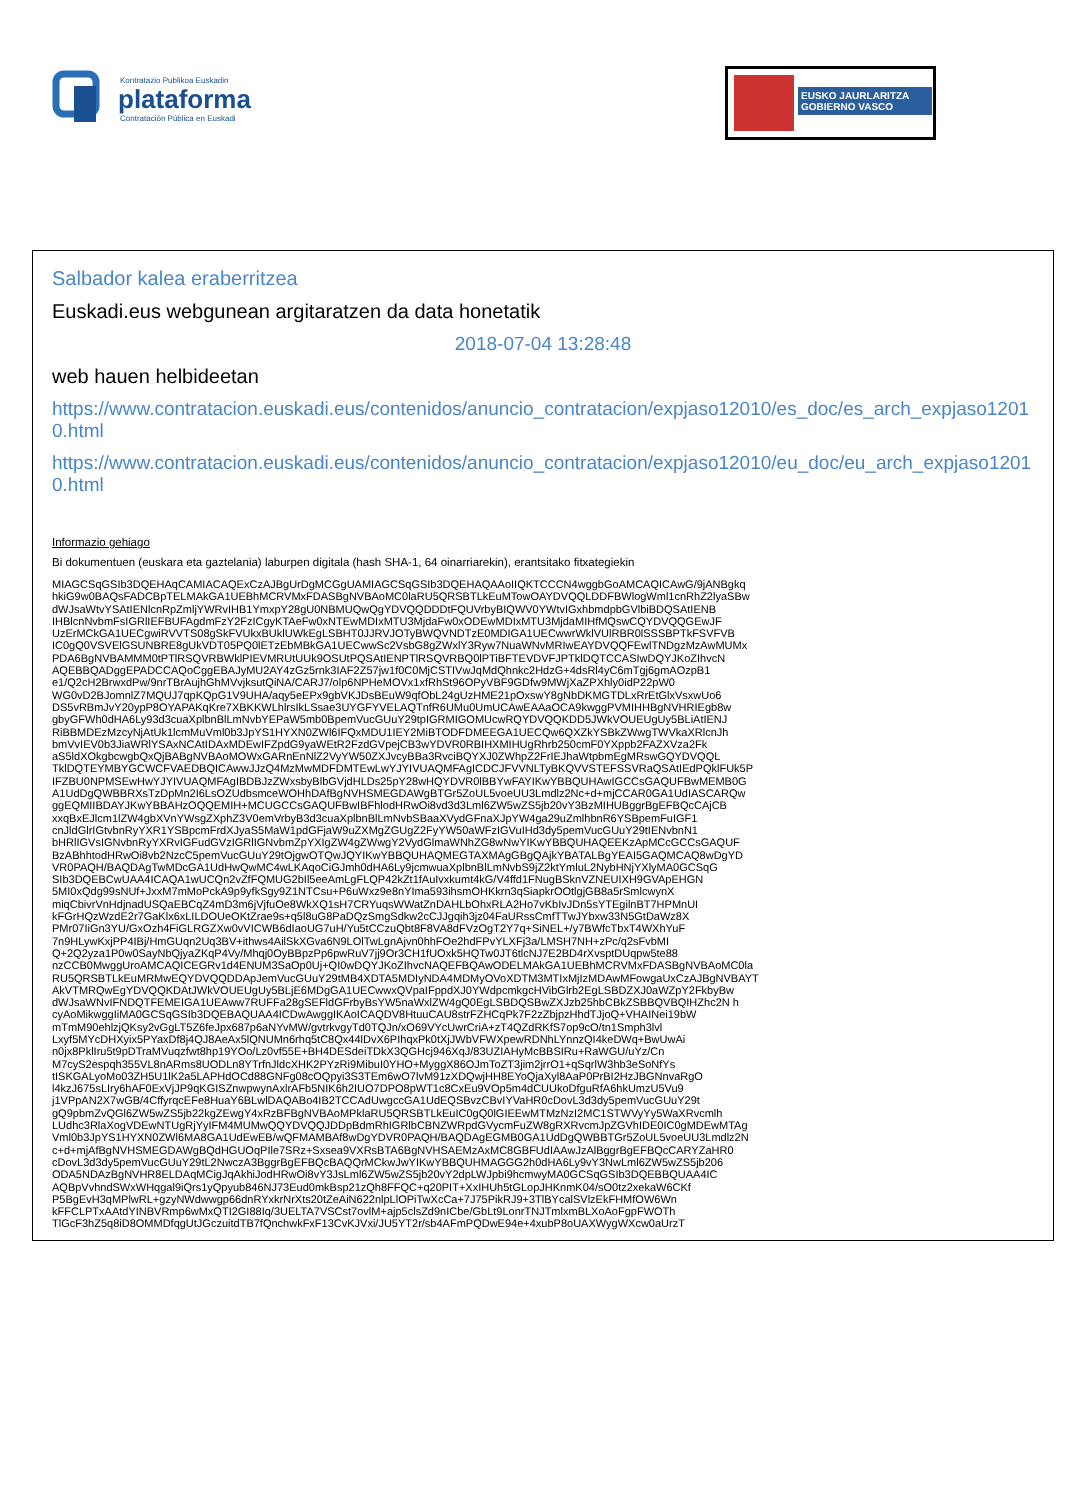Kontratazio Publikoa Euskadin
plataforma
Contratación Pública en Euskadi
EUSKO JAURLARITZA
GOBIERNO VASCO
Salbador kalea eraberritzea
Euskadi.eus webgunean argitaratzen da data honetatik
2018-07-04 13:28:48
web hauen helbideetan
https://www.contratacion.euskadi.eus/contenidos/anuncio_contratacion/expjaso12010/es_doc/es_arch_expjaso12010.html
https://www.contratacion.euskadi.eus/contenidos/anuncio_contratacion/expjaso12010/eu_doc/eu_arch_expjaso12010.html
Informazio gehiago
Bi dokumentuen (euskara eta gaztelania) laburpen digitala (hash SHA-1, 64 oinarriarekin), erantsitako fitxategiekin
MIAGCSqGSIb3DQEHAqCAMIACAQExCzAJBgUrDgMCGgUAMIAGCSqGSIb3DQEHAQAAoIIQKTCCCN4wggbGoAMCAQICAwG/9jANBgkq
hkiG9w0BAQsFADCBpTELMAkGA1UEBhMCRVMxFDASBgNVBAoMC0laRU5QRSBTLkEuMTowOAYDVQQLDDFBWlogWml1cnRhZ2lyaSBw
dWJsaWtvYSAtIENlcnRpZmljYWRvIHB1YmxpY28gU0NBMUQwQgYDVQQDDDtFQUVrbyBIQWV0YWtvIGxhbmdpbGVlbiBDQSAtIENB
IHBlcnNvbmFsIGRlIEFBUFAgdmFzY2FzICgyKTAeFw0xNTEwMDIxMTU3MjdaFw0xODEwMDIxMTU3MjdaMIHfMQswCQYDVQQGEwJF
UzErMCkGA1UECgwiRVVTS08gSkFVUkxBUklUWkEgLSBHT0JJRVJOTyBWQVNDTzE0MDIGA1UECwwrWklVUlRBR0lSSSBPTkFSVFVB
IC0gQ0VSVElGSUNBRE8gUkVDT05PQ0lETzEbMBkGA1UECwwSc2VsbG8gZWxlY3Ryw7NuaWNvMRIwEAYDVQQFEwlTNDgzMzAwMUMx
PDA6BgNVBAMMM0tPTlRSQVRBWklPIEVMRUtUUk9OSUtPQSAtIENPTlRSQVRBQ0lPTiBFTEVDVFJPTklDQTCCASIwDQYJKoZIhvcN
AQEBBQADggEPADCCAQoCggEBAJyMU2AY4zGz5rnk3IAF2Z57jw1f0C0MjCSTIVwJqMdQhnkc2HdzG+4dsRl4yC6mTgj6gmAOzpB1
e1/Q2cH2BrwxdPw/9nrTBrAujhGhMVvjksutQiNA/CARJ7/olp6NPHeMOVx1xfRhSt96OPyVBF9GDfw9MWjXaZPXhly0idP22pW0
WG0vD2BJomnlZ7MQUJ7qpKQpG1V9UHA/aqy5eEPx9gbVKJDsBEuW9qfObL24gUzHME21pOxswY8gNbDKMGTDLxRrEtGlxVsxwUo6
DS5vRBmJvY20ypP8OYAPAKqKre7XBKKWLhlrsIkLSsae3UYGFYVELAQTnfR6UMu0UmUCAwEAAaOCA9kwggPVMIHHBgNVHRIEgb8w
gbyGFWh0dHA6Ly93d3cuaXplbnBlLmNvbYEPaW5mb0BpemVucGUuY29tpIGRMIGOMUcwRQYDVQQKDD5JWkVOUEUgUy5BLiAtIENJ
RiBBMDEzMzcyNjAtUk1lcmMuVml0b3JpYS1HYXN0ZWl6IFQxMDU1IEY2MiBTODFDMEEGA1UECQw6QXZkYSBkZWwgTWVkaXRlcnJh
bmVvIEV0b3JiaWRlYSAxNCAtIDAxMDEwIFZpdG9yaWEtR2FzdGVpejCB3wYDVR0RBIHXMIHUgRhrb250cmF0YXppb2FAZXVza2Fk
aS5ldXOkgbcwgbQxQjBABgNVBAoMOWxGARnEnNlZ2VyYW50ZXJvcyBBa3RvciBQYXJ0ZWhpZ2FrIEJhaWtpbmEgMRswGQYDVQQL
TklDQTEYMBYGCWCFVAEDBQICAwwJJzQ4MzMwMDFDMTEwLwYJYIVUAQMFAgICDCJFVVNLTyBKQVVSTEFSSVRaQSAtIEdPQklFUk5P
IFZBU0NPMSEwHwYJYIVUAQMFAgIBDBJzZWxsbyBlbGVjdHLDs25pY28wHQYDVR0lBBYwFAYIKwYBBQUHAwIGCCsGAQUFBwMEMB0G
A1UdDgQWBBRXsTzDpMn2I6LsOZUdbsmceWOHhDAfBgNVHSMEGDAWgBTGr5ZoUL5voeUU3Lmdlz2Nc+d+mjCCAR0GA1UdIASCARQw
ggEQMIIBDAYJKwYBBAHzOQQEMIH+MCUGCCsGAQUFBwIBFhlodHRwOi8vd3d3Lml6ZW5wZS5jb20vY3BzMIHUBggrBgEFBQcCAjCB
xxqBxEJlcm1lZW4gbXVnYWsgZXphZ3V0emVrbyB3d3cuaXplbnBlLmNvbSBaaXVydGFnaXJpYW4ga29uZmlhbnR6YSBpemFuIGF1
cnJldGlrIGtvbnRyYXR1YSBpcmFrdXJyaS5MaW1pdGFjaW9uZXMgZGUgZ2FyYW50aWFzIGVuIHd3dy5pemVucGUuY29tIENvbnN1
bHRlIGVsIGNvbnRyYXRvIGFudGVzIGRlIGNvbmZpYXIgZW4gZWwgY2VydGlmaWNhZG8wNwYIKwYBBQUHAQEEKzApMCcGCCsGAQUF
BzABhhtodHRwOi8vb2NzcC5pemVucGUuY29tOjgwOTQwJQYIKwYBBQUHAQMEGTAXMAgGBgQAjkYBATALBgYEAI5GAQMCAQ8wDgYD
VR0PAQH/BAQDAgTwMDcGA1UdHwQwMC4wLKAqoCiGJmh0dHA6Ly9jcmwuaXplbnBlLmNvbS9jZ2ktYmluL2NybHNjYXlyMA0GCSqG
SIb3DQEBCwUAA4ICAQA1wUCQn2vZfFQMUG2bIl5eeAmLgFLQP42kZt1fAuIvxkumt4kG/V4ffd1FNugBSknVZNEUIXH9GVApEHGN
5MI0xQdg99sNUf+JxxM7mMoPckA9p9yfkSgy9Z1NTCsu+P6uWxz9e8nYIma593ihsmOHKkrn3qSiapkrOOtlgjGB8a5rSmlcwynX
miqCbivrVnHdjnadUSQaEBCqZ4mD3m6jVjfuOe8WkXQ1sH7CRYuqsWWatZnDAHLbOhxRLA2Ho7vKbIvJDn5sYTEgilnBT7HPMnUI
kFGrHQzWzdE2r7GaKlx6xLILDOUeOKtZrae9s+q5l8uG8PaDQzSmgSdkw2cCJJgqih3jz04FaURssCmfTTwJYbxw33N5GtDaWz8X
PMr07IiGn3YU/GxOzh4FiGLRGZXw0vVICWB6dIaoUG7uH/Yu5tCCzuQbt8F8VA8dFVzOgT2Y7q+SiNEL+/y7BWfcTbxT4WXhYuF
7n9HLywKxjPP4IBj/HmGUqn2Uq3BV+ithws4AilSkXGva6N9LOlTwLgnAjvn0hhFOe2hdFPvYLXFj3a/LMSH7NH+zPc/q2sFvbMI
Q+2Q2yza1P0w0SayNbQjyaZKqP4Vy/Mhqj0OyBBpzPp6pwRuV7jj9Or3CH1fUOxk5HQTw0JT6tlcNJ7E2BD4rXvsptDUqpw5te88
nzCCB0MwggUroAMCAQICEGRv1d4ENUM3SaOp0Uj+QI0wDQYJKoZIhvcNAQEFBQAwODELMAkGA1UEBhMCRVMxFDASBgNVBAoMC0la
RU5QRSBTLkEuMRMwEQYDVQQDDApJemVucGUuY29tMB4XDTA5MDIyNDA4MDMyOVoXDTM3MTIxMjIzMDAwMFowgaUxCzAJBgNVBAYT
AkVTMRQwEgYDVQQKDAtJWkVOUEUgUy5BLjE6MDgGA1UECwwxQVpaIFppdXJ0YWdpcmkgcHVibGlrb2EgLSBDZXJ0aWZpY2FkbyBw
dWJsaWNvIFNDQTFEMEIGA1UEAww7RUFFa28gSEFldGFrbyBsYW5naWxlZW4gQ0EgLSBDQSBwZXJzb25hbCBkZSBBQVBQIHZhc2N h
cyAoMikwggIiMA0GCSqGSIb3DQEBAQUAA4ICDwAwggIKAoICAQDV8HtuuCAU8strFZHCqPk7F2zZbjpzHhdTJjoQ+VHAINei19bW
mTmM90ehlzjQKsy2vGgLT5Z6feJpx687p6aNYvMW/gvtrkvgyTd0TQJn/xO69VYcUwrCriA+zT4QZdRKfS7op9cO/tn1Smph3lvl
Lxyf5MYcDHXyix5PYaxDf8j4QJ8AeAx5lQNUMn6rhq5tC8Qx44lDvX6PIhqxPk0tXjJWbVFWXpewRDNhLYnnzQI4keDWq+BwUwAi
n0jx8PklIru5t9pDTraMVuqzfwt8hp19YOo/Lz0vf55E+BH4DESdeiTDkX3QGHcj946XqJ/83UZIAHyMcBBSIRu+RaWGU/uYz/Cn
M7cyS2espqh355VL8nARms8UODLn8YTrfnJldcXHK2PYzRi9MibuI0YHO+MyggX86OJmToZT3jim2jrrO1+qSqrlW3hb3eSoNfYs
tISKGALyoMo03ZH5U1lK2a5LAPHdOCd88GNFg08cOQpyi3S3TEm6wO7lvM91zXDQwjHH8EYoQjaXyl8AaP0PrBI2HzJBGNnvaRgO
l4kzJ675sLIry6hAF0ExVjJP9qKGISZnwpwynAxlrAFb5NIK6h2IUO7DPO8pWT1c8CxEu9VOp5m4dCUUkoDfguRfA6hkUmzU5Vu9
j1VPpAN2X7wGB/4CffyrqcEFe8HuaY6BLwlDAQABo4IB2TCCAdUwgccGA1UdEQSBvzCBvIYVaHR0cDovL3d3dy5pemVucGUuY29t
gQ9pbmZvQGl6ZW5wZS5jb22kgZEwgY4xRzBFBgNVBAoMPklaRU5QRSBTLkEuIC0gQ0lGIEEwMTMzNzI2MC1STWVyYy5WaXRvcmlh
LUdhc3RlaXogVDEwNTUgRjYyIFM4MUMwQQYDVQQJDDpBdmRhIGRlbCBNZWRpdGVycmFuZW8gRXRvcmJpZGVhIDE0IC0gMDEwMTAg
Vml0b3JpYS1HYXN0ZWl6MA8GA1UdEwEB/wQFMAMBAf8wDgYDVR0PAQH/BAQDAgEGMB0GA1UdDgQWBBTGr5ZoUL5voeUU3Lmdlz2N
c+d+mjAfBgNVHSMEGDAWgBQdHGUOqPIle7SRz+Sxsea9VXRsBTA6BgNVHSAEMzAxMC8GBFUdIAAwJzAlBggrBgEFBQcCARYZaHR0
cDovL3d3dy5pemVucGUuY29tL2NwczA3BggrBgEFBQcBAQQrMCkwJwYIKwYBBQUHMAGGG2h0dHA6Ly9vY3NwLml6ZW5wZS5jb206
ODA5NDAzBgNVHR8ELDAqMCigJqAkhiJodHRwOi8vY3JsLml6ZW5wZS5jb20vY2dpLWJpbi9hcmwyMA0GCSqGSIb3DQEBBQUAA4IC
AQBpVvhndSWxWHqgal9iQrs1yQpyub846NJ73Eud0mkBsp21zQh8FFQC+q20PIT+XxIHUh5tGLopJHKnmK04/sO0tz2xekaW6CKf
P5BgEvH3qMPlwRL+gzyNWdwwgp66dnRYxkrNrXts20tZeAiN622nlpLlOPiTwXcCa+7J75PikRJ9+3TlBYcalSVlzEkFHMfOW6Wn
kFFCLPTxAAtdYINBVRmp6wMxQTI2GI88Iq/3UELTA7VSCst7ovlM+ajp5clsZd9nICbe/GbLt9LonrTNJTmlxmBLXoAoFgpFWOTh
TlGcF3hZ5q8iD8OMMDfqgUtJGczuitdTB7fQnchwkFxF13CvKJVxi/JU5YT2r/sb4AFmPQDwE94e+4xubP8oUAXWygWXcw0aUrzT